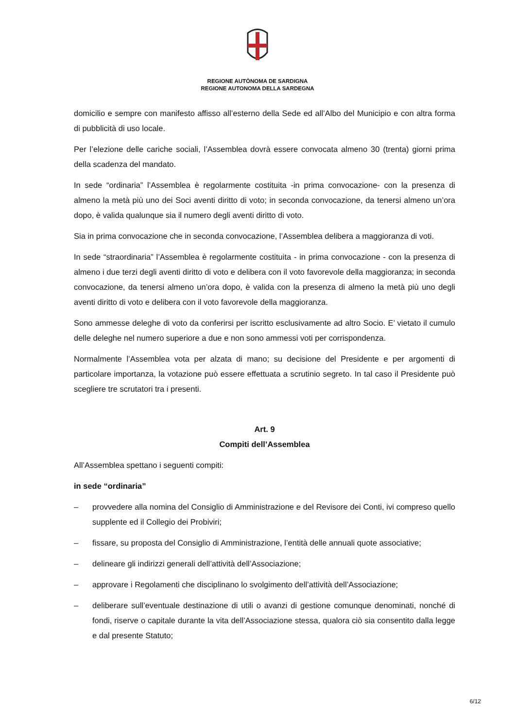REGIONE AUTÒNOMA DE SARDIGNA
REGIONE AUTONOMA DELLA SARDEGNA
domicilio e sempre con manifesto affisso all’esterno della Sede ed all’Albo del Municipio e con altra forma di pubblicità di uso locale.
Per l’elezione delle cariche sociali, l’Assemblea dovrà essere convocata almeno 30 (trenta) giorni prima della scadenza del mandato.
In sede “ordinaria” l’Assemblea è regolarmente costituita -in prima convocazione- con la presenza di almeno la metà più uno dei Soci aventi diritto di voto; in seconda convocazione, da tenersi almeno un’ora dopo, è valida qualunque sia il numero degli aventi diritto di voto.
Sia in prima convocazione che in seconda convocazione, l’Assemblea delibera a maggioranza di voti.
In sede “straordinaria” l’Assemblea è regolarmente costituita - in prima convocazione - con la presenza di almeno i due terzi degli aventi diritto di voto e delibera con il voto favorevole della maggioranza; in seconda convocazione, da tenersi almeno un’ora dopo, è valida con la presenza di almeno la metà più uno degli aventi diritto di voto e delibera con il voto favorevole della maggioranza.
Sono ammesse deleghe di voto da conferirsi per iscritto esclusivamente ad altro Socio. E’ vietato il cumulo delle deleghe nel numero superiore a due e non sono ammessi voti per corrispondenza.
Normalmente l’Assemblea vota per alzata di mano; su decisione del Presidente e per argomenti di particolare importanza, la votazione può essere effettuata a scrutinio segreto. In tal caso il Presidente può scegliere tre scrutatori tra i presenti.
Art. 9
Compiti dell’Assemblea
All’Assemblea spettano i seguenti compiti:
in sede “ordinaria”
– provvedere alla nomina del Consiglio di Amministrazione e del Revisore dei Conti, ivi compreso quello supplente ed il Collegio dei Probiviri;
– fissare, su proposta del Consiglio di Amministrazione, l’entità delle annuali quote associative;
– delineare gli indirizzi generali dell’attività dell’Associazione;
– approvare i Regolamenti che disciplinano lo svolgimento dell’attività dell’Associazione;
– deliberare sull’eventuale destinazione di utili o avanzi di gestione comunque denominati, nonché di fondi, riserve o capitale durante la vita dell’Associazione stessa, qualora ciò sia consentito dalla legge e dal presente Statuto;
6/12